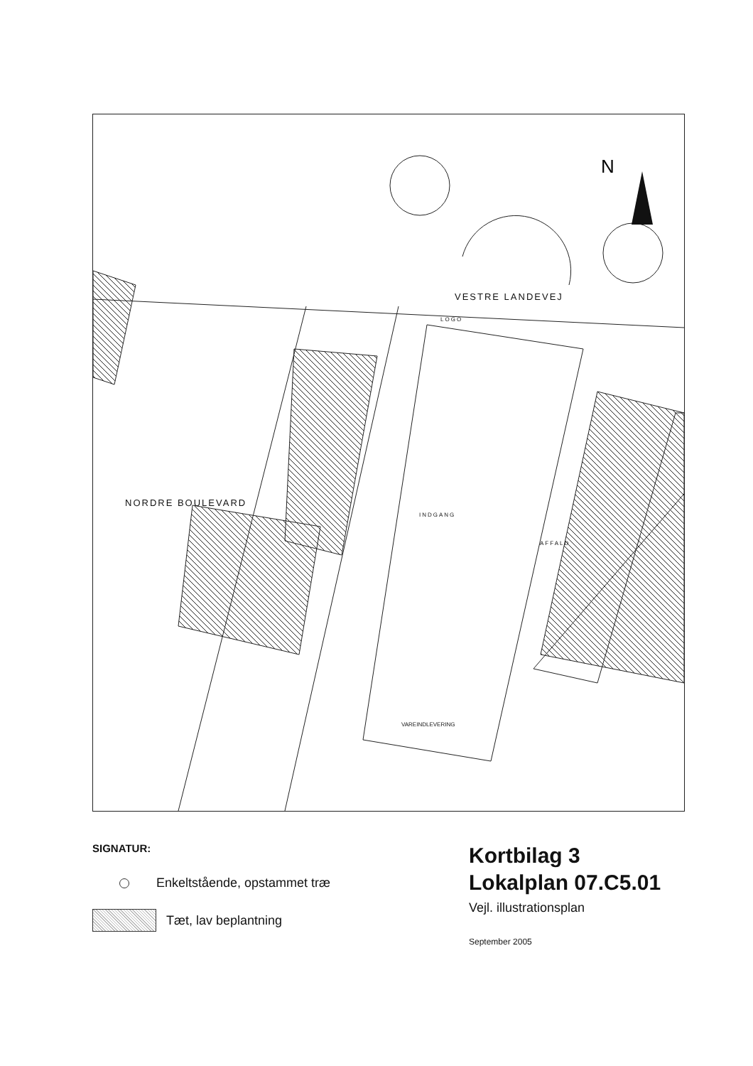N
VESTRE LANDEVEJ
NORDRE BOULEVARD
LOGO
INDGANG
AFFALD
VAREINDLEVERING
SIGNATUR:
Enkeltstående, opstammet træ
Tæt, lav beplantning
Kortbilag 3
Lokalplan 07.C5.01
Vejl. illustrationsplan
September 2005